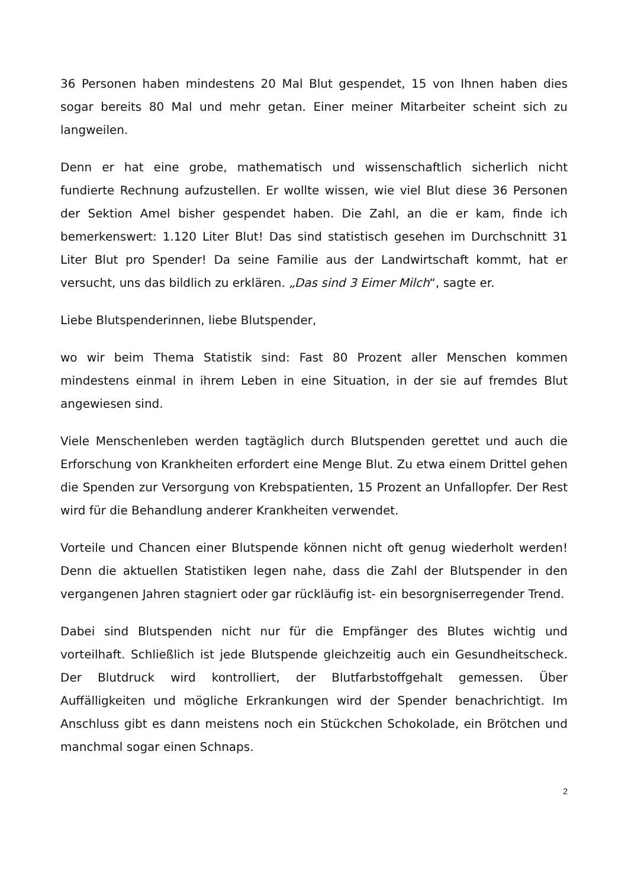36 Personen haben mindestens 20 Mal Blut gespendet, 15 von Ihnen haben dies sogar bereits 80 Mal und mehr getan. Einer meiner Mitarbeiter scheint sich zu langweilen.
Denn er hat eine grobe, mathematisch und wissenschaftlich sicherlich nicht fundierte Rechnung aufzustellen. Er wollte wissen, wie viel Blut diese 36 Personen der Sektion Amel bisher gespendet haben. Die Zahl, an die er kam, finde ich bemerkenswert: 1.120 Liter Blut! Das sind statistisch gesehen im Durchschnitt 31 Liter Blut pro Spender! Da seine Familie aus der Landwirtschaft kommt, hat er versucht, uns das bildlich zu erklären. „Das sind 3 Eimer Milch“, sagte er.
Liebe Blutspenderinnen, liebe Blutspender,
wo wir beim Thema Statistik sind: Fast 80 Prozent aller Menschen kommen mindestens einmal in ihrem Leben in eine Situation, in der sie auf fremdes Blut angewiesen sind.
Viele Menschenleben werden tagtäglich durch Blutspenden gerettet und auch die Erforschung von Krankheiten erfordert eine Menge Blut. Zu etwa einem Drittel gehen die Spenden zur Versorgung von Krebspatienten, 15 Prozent an Unfallopfer. Der Rest wird für die Behandlung anderer Krankheiten verwendet.
Vorteile und Chancen einer Blutspende können nicht oft genug wiederholt werden! Denn die aktuellen Statistiken legen nahe, dass die Zahl der Blutspender in den vergangenen Jahren stagniert oder gar rückläufig ist- ein besorgniserregender Trend.
Dabei sind Blutspenden nicht nur für die Empfänger des Blutes wichtig und vorteilhaft. Schließlich ist jede Blutspende gleichzeitig auch ein Gesundheitscheck. Der Blutdruck wird kontrolliert, der Blutfarbstoffgehalt gemessen. Über Auffälligkeiten und mögliche Erkrankungen wird der Spender benachrichtigt. Im Anschluss gibt es dann meistens noch ein Stückchen Schokolade, ein Brötchen und manchmal sogar einen Schnaps.
2